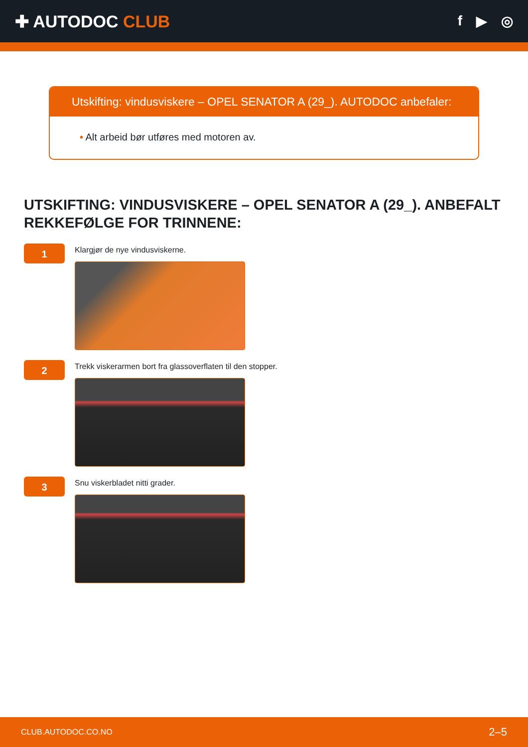✚ AUTODOC CLUB
f ▶ ◎
Utskifting: vindusviskere – OPEL SENATOR A (29_). AUTODOC anbefaler:
• Alt arbeid bør utføres med motoren av.
UTSKIFTING: VINDUSVISKERE – OPEL SENATOR A (29_). ANBEFALT REKKEFØLGE FOR TRINNENE:
1
Klargjør de nye vindusviskerne.
2
Trekk viskerarmen bort fra glassoverflaten til den stopper.
3
Snu viskerbladet nitti grader.
CLUB.AUTODOC.CO.NO 2–5